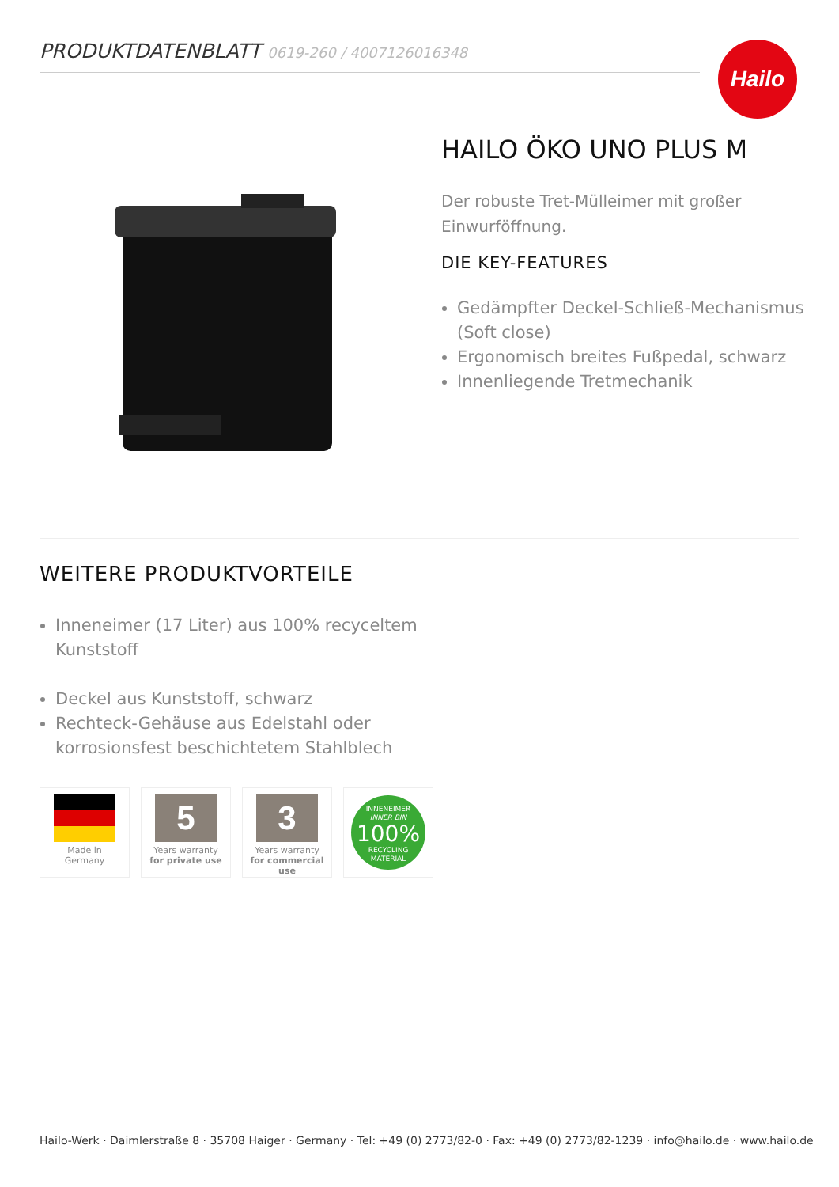PRODUKTDATENBLATT 0619-260 / 4007126016348 Hailo
HAILO ÖKO UNO PLUS M
Der robuste Tret-Mülleimer mit großer Einwurföffnung.
DIE KEY-FEATURES
Gedämpfter Deckel-Schließ-Mechanismus (Soft close)
Ergonomisch breites Fußpedal, schwarz
Innenliegende Tretmechanik
WEITERE PRODUKTVORTEILE
Inneneimer (17 Liter) aus 100% recyceltem Kunststoff
Deckel aus Kunststoff, schwarz
Rechteck-Gehäuse aus Edelstahl oder korrosionsfest beschichtetem Stahlblech
Made in
Germany
5
Years warranty
for private use
3
Years warranty
for commercial use
INNENEIMER
INNER BIN
100%
RECYCLING
MATERIAL
Hailo-Werk · Daimlerstraße 8 · 35708 Haiger · Germany · Tel: +49 (0) 2773/82-0 · Fax: +49 (0) 2773/82-1239 · info@hailo.de · www.hailo.de